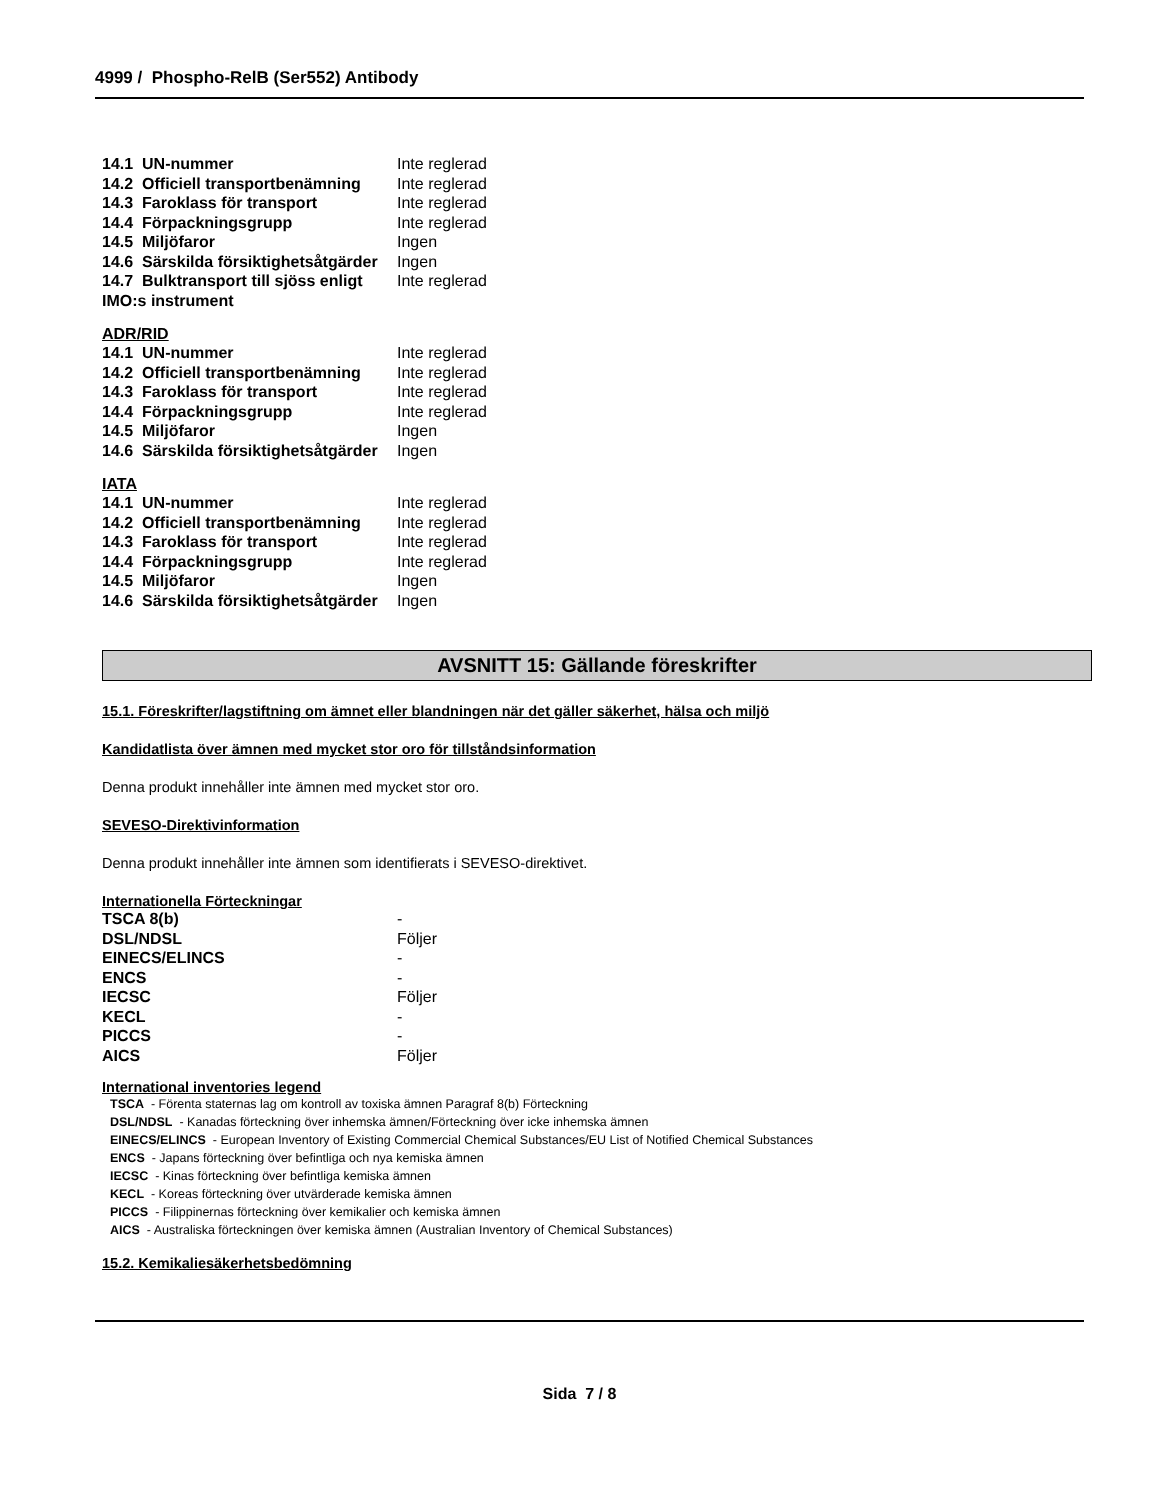4999 / Phospho-RelB (Ser552) Antibody
| 14.1 UN-nummer | Inte reglerad |
| 14.2 Officiell transportbenämning | Inte reglerad |
| 14.3 Faroklass för transport | Inte reglerad |
| 14.4 Förpackningsgrupp | Inte reglerad |
| 14.5 Miljöfaror | Ingen |
| 14.6 Särskilda försiktighetsåtgärder | Ingen |
| 14.7 Bulktransport till sjöss enligt IMO:s instrument | Inte reglerad |
ADR/RID
| 14.1 UN-nummer | Inte reglerad |
| 14.2 Officiell transportbenämning | Inte reglerad |
| 14.3 Faroklass för transport | Inte reglerad |
| 14.4 Förpackningsgrupp | Inte reglerad |
| 14.5 Miljöfaror | Ingen |
| 14.6 Särskilda försiktighetsåtgärder | Ingen |
IATA
| 14.1 UN-nummer | Inte reglerad |
| 14.2 Officiell transportbenämning | Inte reglerad |
| 14.3 Faroklass för transport | Inte reglerad |
| 14.4 Förpackningsgrupp | Inte reglerad |
| 14.5 Miljöfaror | Ingen |
| 14.6 Särskilda försiktighetsåtgärder | Ingen |
AVSNITT 15: Gällande föreskrifter
15.1. Föreskrifter/lagstiftning om ämnet eller blandningen när det gäller säkerhet, hälsa och miljö
Kandidatlista över ämnen med mycket stor oro för tillståndsinformation
Denna produkt innehåller inte ämnen med mycket stor oro.
SEVESO-Direktivinformation
Denna produkt innehåller inte ämnen som identifierats i SEVESO-direktivet.
Internationella Förteckningar
| TSCA 8(b) | - |
| DSL/NDSL | Följer |
| EINECS/ELINCS | - |
| ENCS | - |
| IECSC | Följer |
| KECL | - |
| PICCS | - |
| AICS | Följer |
International inventories legend
TSCA - Förenta staternas lag om kontroll av toxiska ämnen Paragraf 8(b) Förteckning
DSL/NDSL - Kanadas förteckning över inhemska ämnen/Förteckning över icke inhemska ämnen
EINECS/ELINCS - European Inventory of Existing Commercial Chemical Substances/EU List of Notified Chemical Substances
ENCS - Japans förteckning över befintliga och nya kemiska ämnen
IECSC - Kinas förteckning över befintliga kemiska ämnen
KECL - Koreas förteckning över utvärderade kemiska ämnen
PICCS - Filippinernas förteckning över kemikalier och kemiska ämnen
AICS - Australiska förteckningen över kemiska ämnen (Australian Inventory of Chemical Substances)
15.2. Kemikaliesäkerhetsbedömning
Sida 7 / 8